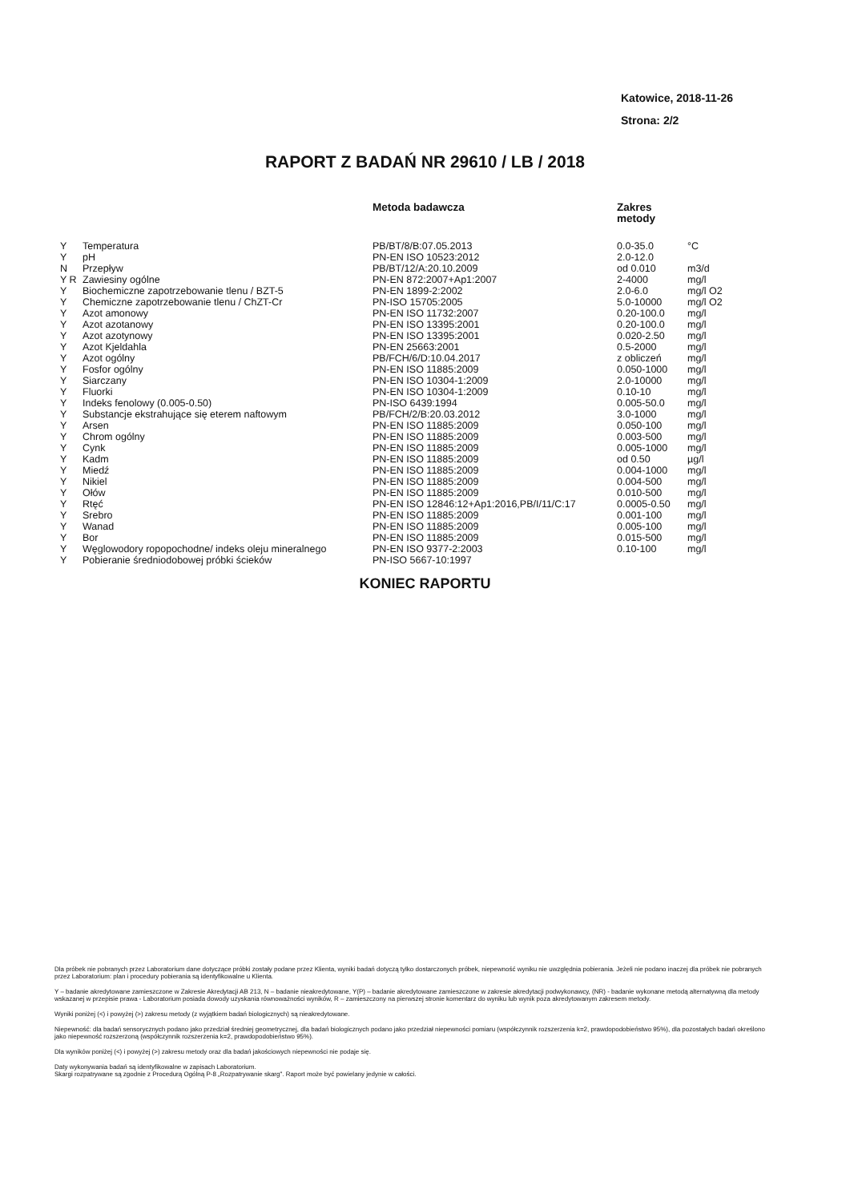Katowice, 2018-11-26
Strona: 2/2
RAPORT Z BADAŃ NR 29610 / LB / 2018
| | | Metoda badawcza | Zakres metody | |
| --- | --- | --- | --- | --- |
| Y | Temperatura | PB/BT/8/B:07.05.2013 | 0.0-35.0 | °C |
| Y | pH | PN-EN ISO 10523:2012 | 2.0-12.0 | |
| N | Przepływ | PB/BT/12/A:20.10.2009 | od 0.010 | m3/d |
| Y R | Zawiesiny ogólne | PN-EN 872:2007+Ap1:2007 | 2-4000 | mg/l |
| Y | Biochemiczne zapotrzebowanie tlenu / BZT-5 | PN-EN 1899-2:2002 | 2.0-6.0 | mg/l O2 |
| Y | Chemiczne zapotrzebowanie tlenu / ChZT-Cr | PN-ISO 15705:2005 | 5.0-10000 | mg/l O2 |
| Y | Azot amonowy | PN-EN ISO 11732:2007 | 0.20-100.0 | mg/l |
| Y | Azot azotanowy | PN-EN ISO 13395:2001 | 0.20-100.0 | mg/l |
| Y | Azot azotynowy | PN-EN ISO 13395:2001 | 0.020-2.50 | mg/l |
| Y | Azot Kjeldahla | PN-EN 25663:2001 | 0.5-2000 | mg/l |
| Y | Azot ogólny | PB/FCH/6/D:10.04.2017 | z obliczeń | mg/l |
| Y | Fosfor ogólny | PN-EN ISO 11885:2009 | 0.050-1000 | mg/l |
| Y | Siarczany | PN-EN ISO 10304-1:2009 | 2.0-10000 | mg/l |
| Y | Fluorki | PN-EN ISO 10304-1:2009 | 0.10-10 | mg/l |
| Y | Indeks fenolowy (0.005-0.50) | PN-ISO 6439:1994 | 0.005-50.0 | mg/l |
| Y | Substancje ekstrahujące się eterem naftowym | PB/FCH/2/B:20.03.2012 | 3.0-1000 | mg/l |
| Y | Arsen | PN-EN ISO 11885:2009 | 0.050-100 | mg/l |
| Y | Chrom ogólny | PN-EN ISO 11885:2009 | 0.003-500 | mg/l |
| Y | Cynk | PN-EN ISO 11885:2009 | 0.005-1000 | mg/l |
| Y | Kadm | PN-EN ISO 11885:2009 | od 0.50 | µg/l |
| Y | Miedź | PN-EN ISO 11885:2009 | 0.004-1000 | mg/l |
| Y | Nikiel | PN-EN ISO 11885:2009 | 0.004-500 | mg/l |
| Y | Ołów | PN-EN ISO 11885:2009 | 0.010-500 | mg/l |
| Y | Rtęć | PN-EN ISO 12846:12+Ap1:2016,PB/I/11/C:17 | 0.0005-0.50 | mg/l |
| Y | Srebro | PN-EN ISO 11885:2009 | 0.001-100 | mg/l |
| Y | Wanad | PN-EN ISO 11885:2009 | 0.005-100 | mg/l |
| Y | Bor | PN-EN ISO 11885:2009 | 0.015-500 | mg/l |
| Y | Węglowodory ropopochodne/ indeks oleju mineralnego | PN-EN ISO 9377-2:2003 | 0.10-100 | mg/l |
| Y | Pobieranie średniodobowej próbki ścieków | PN-ISO 5667-10:1997 | | |
KONIEC RAPORTU
Dla próbek nie pobranych przez Laboratorium dane dotyczące próbki zostały podane przez Klienta, wyniki badań dotyczą tylko dostarczonych próbek, niepewność wyniku nie uwzględnia pobierania. Jeżeli nie podano inaczej dla próbek nie pobranych przez Laboratorium: plan i procedury pobierania są identyfikowalne u Klienta.
Y – badanie akredytowane zamieszczone w Zakresie Akredytacji AB 213, N – badanie nieakredytowane, Y(P) – badanie akredytowane zamieszczone w zakresie akredytacji podwykonawcy, (NR) - badanie wykonane metodą alternatywną dla metody wskazanej w przepisie prawa - Laboratorium posiada dowody uzyskania równoważności wyników, R – zamieszczony na pierwszej stronie komentarz do wyniku lub wynik poza akredytowanym zakresem metody.
Wyniki poniżej (<) i powyżej (>) zakresu metody (z wyjątkiem badań biologicznych) są nieakredytowane.
Niepewność: dla badań sensorycznych podano jako przedział średniej geometrycznej, dla badań biologicznych podano jako przedział niepewności pomiaru (współczynnik rozszerzenia k=2, prawdopodobieństwo 95%), dla pozostałych badań określono jako niepewność rozszerzoną (współczynnik rozszerzenia k=2, prawdopodobieństwo 95%).
Dla wyników poniżej (<) i powyżej (>) zakresu metody oraz dla badań jakościowych niepewności nie podaje się.
Daty wykonywania badań są identyfikowalne w zapisach Laboratorium.
Skargi rozpatrywane są zgodnie z Procedurą Ogólną P-8 „Rozpatrywanie skarg". Raport może być powielany jedynie w całości.